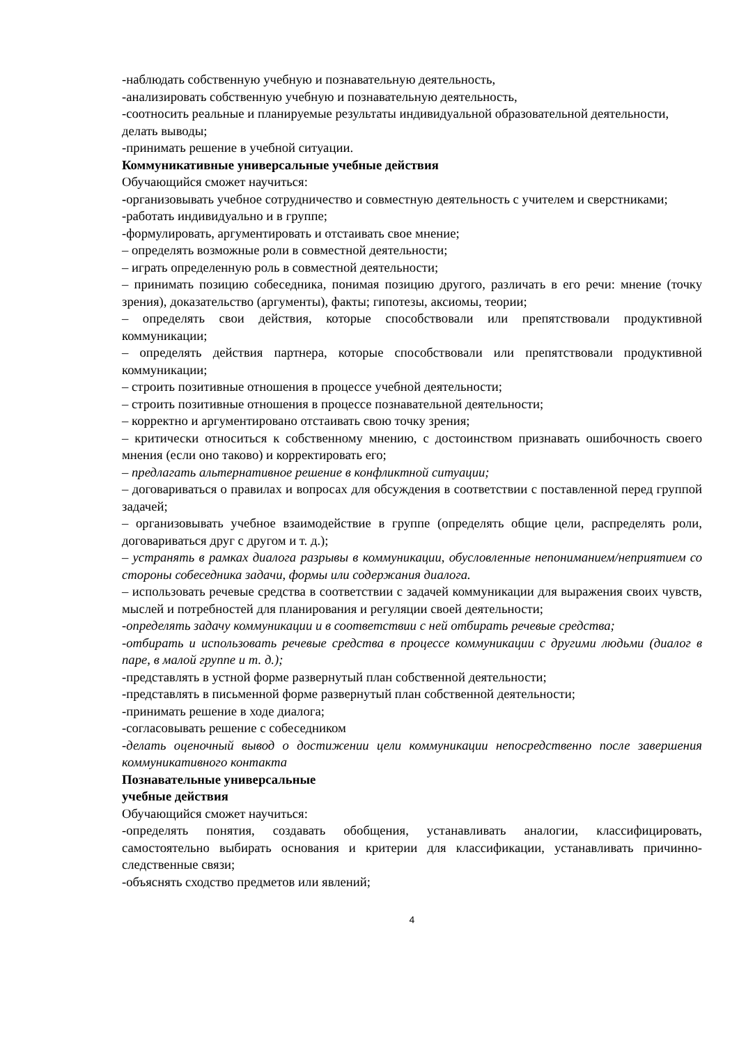-наблюдать собственную учебную и познавательную деятельность,
-анализировать собственную учебную и познавательную деятельность,
-соотносить реальные и планируемые результаты индивидуальной образовательной деятельности,
делать выводы;
-принимать решение в учебной ситуации.
Коммуникативные универсальные учебные действия
Обучающийся сможет научиться:
-организовывать учебное сотрудничество и совместную деятельность с учителем и сверстниками;
-работать индивидуально и в группе;
-формулировать, аргументировать и отстаивать свое мнение;
– определять возможные роли в совместной деятельности;
– играть определенную роль в совместной деятельности;
– принимать позицию собеседника, понимая позицию другого, различать в его речи: мнение (точку зрения), доказательство (аргументы), факты; гипотезы, аксиомы, теории;
– определять свои действия, которые способствовали или препятствовали продуктивной коммуникации;
– определять действия партнера, которые способствовали или препятствовали продуктивной коммуникации;
– строить позитивные отношения в процессе учебной деятельности;
– строить позитивные отношения в процессе познавательной деятельности;
– корректно и аргументировано отстаивать свою точку зрения;
– критически относиться к собственному мнению, с достоинством признавать ошибочность своего мнения (если оно таково) и корректировать его;
– предлагать альтернативное решение в конфликтной ситуации;
– договариваться о правилах и вопросах для обсуждения в соответствии с поставленной перед группой задачей;
– организовывать учебное взаимодействие в группе (определять общие цели, распределять роли, договариваться друг с другом и т. д.);
– устранять в рамках диалога разрывы в коммуникации, обусловленные непониманием/неприятием со стороны собеседника задачи, формы или содержания диалога.
– использовать речевые средства в соответствии с задачей коммуникации для выражения своих чувств, мыслей и потребностей для планирования и регуляции своей деятельности;
-определять задачу коммуникации и в соответствии с ней отбирать речевые средства;
-отбирать и использовать речевые средства в процессе коммуникации с другими людьми (диалог в паре, в малой группе и т. д.);
-представлять в устной форме развернутый план собственной деятельности;
-представлять в письменной форме развернутый план собственной деятельности;
-принимать решение в ходе диалога;
-согласовывать решение с собеседником
-делать оценочный вывод о достижении цели коммуникации непосредственно после завершения коммуникативного контакта
Познавательные универсальные
учебные действия
Обучающийся сможет научиться:
-определять понятия, создавать обобщения, устанавливать аналогии, классифицировать, самостоятельно выбирать основания и критерии для классификации, устанавливать причинно-следственные связи;
-объяснять сходство предметов или явлений;
4